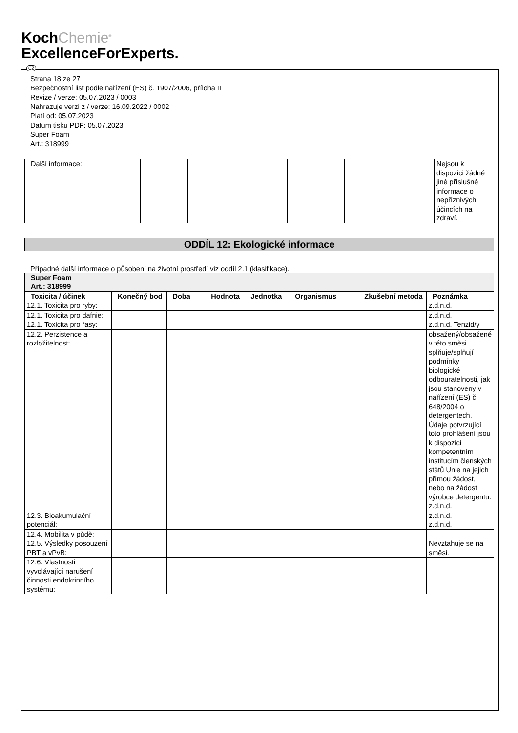KochChemie<sup>®</sup>
ExcellenceForExperts.
CZ
Strana 18 ze 27
Bezpečnostní list podle nařízení (ES) č. 1907/2006, příloha II
Revize / verze: 05.07.2023 / 0003
Nahrazuje verzi z / verze: 16.09.2022 / 0002
Platí od: 05.07.2023
Datum tisku PDF: 05.07.2023
Super Foam
Art.: 318999
| Další informace: | | | | | | Nejsou k dispozici žádné jiné příslušné informace o nepříznivých účincích na zdraví. |
ODDÍL 12: Ekologické informace
Případné další informace o působení na životní prostředí viz oddíl 2.1 (klasifikace).
| Super Foam Art.: 318999 | | | | | | | |
| Toxicita / účinek | Konečný bod | Doba | Hodnota | Jednotka | Organismus | Zkušební metoda | Poznámka |
| 12.1. Toxicita pro ryby: | | | | | | | z.d.n.d. |
| 12.1. Toxicita pro dafnie: | | | | | | | z.d.n.d. |
| 12.1. Toxicita pro řasy: | | | | | | | z.d.n.d. Tenzid/y |
| 12.2. Perzistence a rozložitelnost: | | | | | | | obsažený/obsažené v této směsi splňuje/splňují podmínky biologické odbouratelnosti, jak jsou stanoveny v nařízení (ES) č. 648/2004 o detergentech. Údaje potvrzující toto prohlášení jsou k dispozici kompetentním institucím členských států Unie na jejich přímou žádost, nebo na žádost výrobce detergentu. z.d.n.d. |
| 12.3. Bioakumulační potenciál: | | | | | | | z.d.n.d. z.d.n.d. |
| 12.4. Mobilita v půdě: | | | | | | | |
| 12.5. Výsledky posouzení PBT a vPvB: | | | | | | | Nevztahuje se na směsi. |
| 12.6. Vlastnosti vyvolávající narušení činnosti endokrinního systému: | | | | | | | |